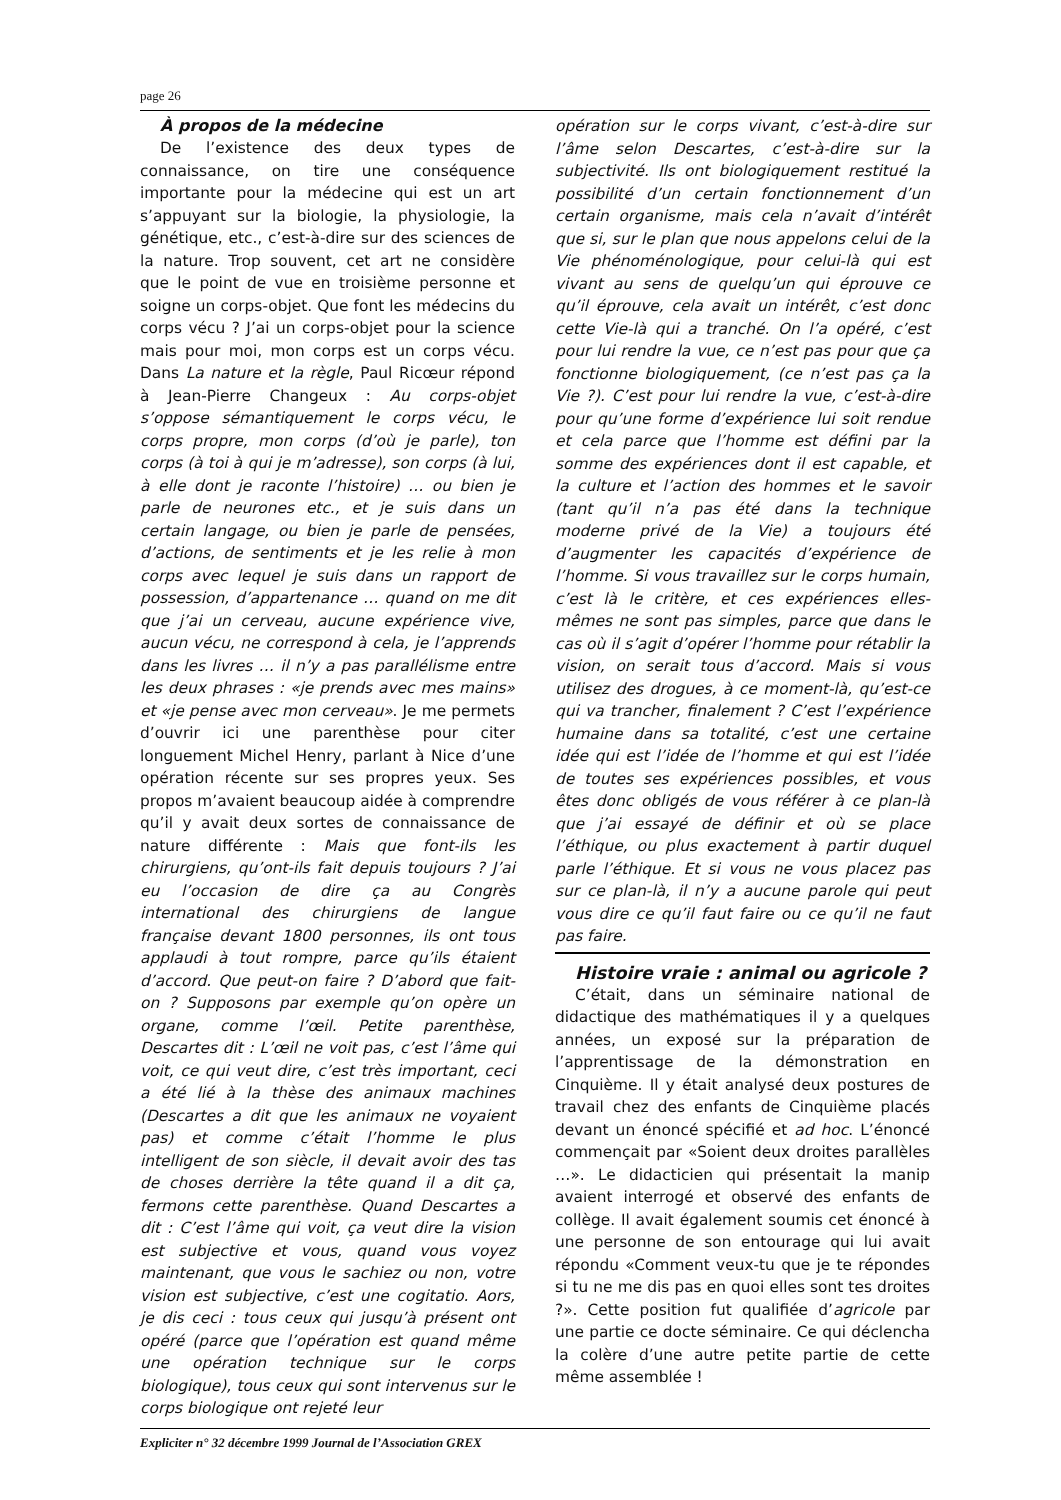page 26
À propos de la médecine
De l’existence des deux types de connaissance, on tire une conséquence importante pour la médecine qui est un art s’appuyant sur la biologie, la physiologie, la génétique, etc., c’est-à-dire sur des sciences de la nature. Trop souvent, cet art ne considère que le point de vue en troisième personne et soigne un corps-objet. Que font les médecins du corps vécu ? J’ai un corps-objet pour la science mais pour moi, mon corps est un corps vécu. Dans La nature et la règle, Paul Ricœur répond à Jean-Pierre Changeux : Au corps-objet s’oppose sémantiquement le corps vécu, le corps propre, mon corps (d’où je parle), ton corps (à toi à qui je m’adresse), son corps (à lui, à elle dont je raconte l’histoire) … ou bien je parle de neurones etc., et je suis dans un certain langage, ou bien je parle de pensées, d’actions, de sentiments et je les relie à mon corps avec lequel je suis dans un rapport de possession, d’appartenance … quand on me dit que j’ai un cerveau, aucune expérience vive, aucun vécu, ne correspond à cela, je l’apprends dans les livres … il n’y a pas parallélisme entre les deux phrases : «je prends avec mes mains» et «je pense avec mon cerveau». Je me permets d’ouvrir ici une parenthèse pour citer longuement Michel Henry, parlant à Nice d’une opération récente sur ses propres yeux. Ses propos m’avaient beaucoup aidée à comprendre qu’il y avait deux sortes de connaissance de nature différente : Mais que font-ils les chirurgiens, qu’ont-ils fait depuis toujours ? J’ai eu l’occasion de dire ça au Congrès international des chirurgiens de langue française devant 1800 personnes, ils ont tous applaudi à tout rompre, parce qu’ils étaient d’accord. Que peut-on faire ? D’abord que fait-on ? Supposons par exemple qu’on opère un organe, comme l’œil. Petite parenthèse, Descartes dit : L’œil ne voit pas, c’est l’âme qui voit, ce qui veut dire, c’est très important, ceci a été lié à la thèse des animaux machines (Descartes a dit que les animaux ne voyaient pas) et comme c’était l’homme le plus intelligent de son siècle, il devait avoir des tas de choses derrière la tête quand il a dit ça, fermons cette parenthèse. Quand Descartes a dit : C’est l’âme qui voit, ça veut dire la vision est subjective et vous, quand vous voyez maintenant, que vous le sachiez ou non, votre vision est subjective, c’est une cogitatio. Aors, je dis ceci : tous ceux qui jusqu’à présent ont opéré (parce que l’opération est quand même une opération technique sur le corps biologique), tous ceux qui sont intervenus sur le corps biologique ont rejeté leur
opération sur le corps vivant, c’est-à-dire sur l’âme selon Descartes, c’est-à-dire sur la subjectivité. Ils ont biologiquement restitué la possibilité d’un certain fonctionnement d’un certain organisme, mais cela n’avait d’intérêt que si, sur le plan que nous appelons celui de la Vie phénoménologique, pour celui-là qui est vivant au sens de quelqu’un qui éprouve ce qu’il éprouve, cela avait un intérêt, c’est donc cette Vie-là qui a tranché. On l’a opéré, c’est pour lui rendre la vue, ce n’est pas pour que ça fonctionne biologiquement, (ce n’est pas ça la Vie ?). C’est pour lui rendre la vue, c’est-à-dire pour qu’une forme d’expérience lui soit rendue et cela parce que l’homme est défini par la somme des expériences dont il est capable, et la culture et l’action des hommes et le savoir (tant qu’il n’a pas été dans la technique moderne privé de la Vie) a toujours été d’augmenter les capacités d’expérience de l’homme. Si vous travaillez sur le corps humain, c’est là le critère, et ces expériences elles-mêmes ne sont pas simples, parce que dans le cas où il s’agit d’opérer l’homme pour rétablir la vision, on serait tous d’accord. Mais si vous utilisez des drogues, à ce moment-là, qu’est-ce qui va trancher, finalement ? C’est l’expérience humaine dans sa totalité, c’est une certaine idée qui est l’idée de l’homme et qui est l’idée de toutes ses expériences possibles, et vous êtes donc obligés de vous référer à ce plan-là que j’ai essayé de définir et où se place l’éthique, ou plus exactement à partir duquel parle l’éthique. Et si vous ne vous placez pas sur ce plan-là, il n’y a aucune parole qui peut vous dire ce qu’il faut faire ou ce qu’il ne faut pas faire.
Histoire vraie : animal ou agricole ?
C’était, dans un séminaire national de didactique des mathématiques il y a quelques années, un exposé sur la préparation de l’apprentissage de la démonstration en Cinquième. Il y était analysé deux postures de travail chez des enfants de Cinquième placés devant un énoncé spécifié et ad hoc. L’énoncé commençait par «Soient deux droites parallèles …». Le didacticien qui présentait la manip avaient interrogé et observé des enfants de collège. Il avait également soumis cet énoncé à une personne de son entourage qui lui avait répondu «Comment veux-tu que je te répondes si tu ne me dis pas en quoi elles sont tes droites ?». Cette position fut qualifiée d’agricole par une partie ce docte séminaire. Ce qui déclencha la colère d’une autre petite partie de cette même assemblée !
Expliciter n° 32 décembre 1999 Journal de l’Association GREX